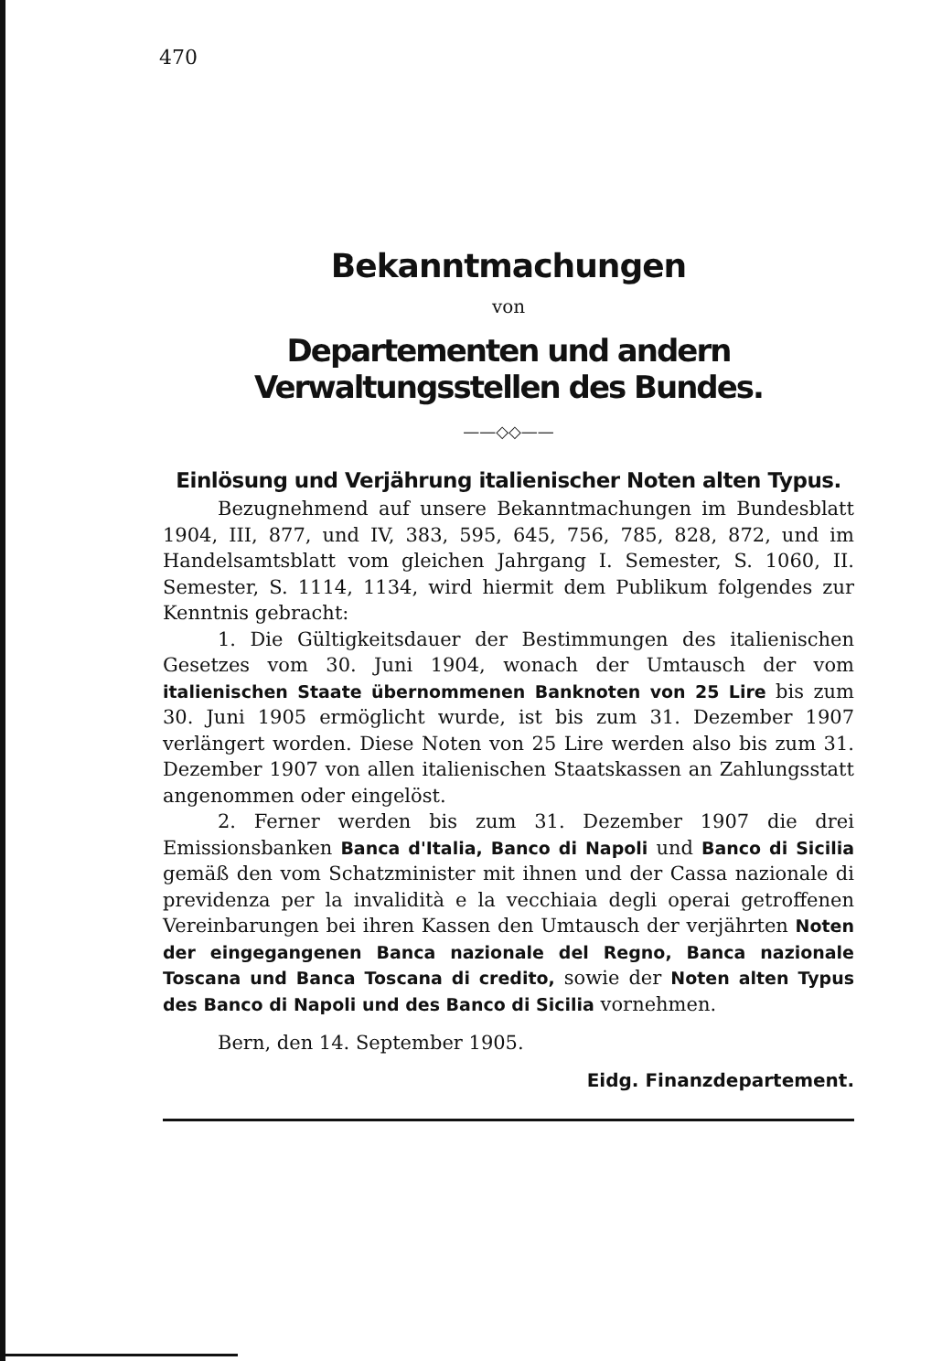470
Bekanntmachungen
von
Departementen und andern Verwaltungsstellen des Bundes.
——◇◇——
Einlösung und Verjährung italienischer Noten alten Typus.
Bezugnehmend auf unsere Bekanntmachungen im Bundesblatt 1904, III, 877, und IV, 383, 595, 645, 756, 785, 828, 872, und im Handelsamtsblatt vom gleichen Jahrgang I. Semester, S. 1060, II. Semester, S. 1114, 1134, wird hiermit dem Publikum folgendes zur Kenntnis gebracht:
1. Die Gültigkeitsdauer der Bestimmungen des italienischen Gesetzes vom 30. Juni 1904, wonach der Umtausch der vom italienischen Staate übernommenen Banknoten von 25 Lire bis zum 30. Juni 1905 ermöglicht wurde, ist bis zum 31. Dezember 1907 verlängert worden. Diese Noten von 25 Lire werden also bis zum 31. Dezember 1907 von allen italienischen Staatskassen an Zahlungsstatt angenommen oder eingelöst.
2. Ferner werden bis zum 31. Dezember 1907 die drei Emissionsbanken Banca d'Italia, Banco di Napoli und Banco di Sicilia gemäß den vom Schatzminister mit ihnen und der Cassa nazionale di previdenza per la invalidità e la vecchiaia degli operai getroffenen Vereinbarungen bei ihren Kassen den Umtausch der verjährten Noten der eingegangenen Banca nazionale del Regno, Banca nazionale Toscana und Banca Toscana di credito, sowie der Noten alten Typus des Banco di Napoli und des Banco di Sicilia vornehmen.
Bern, den 14. September 1905.
Eidg. Finanzdepartement.